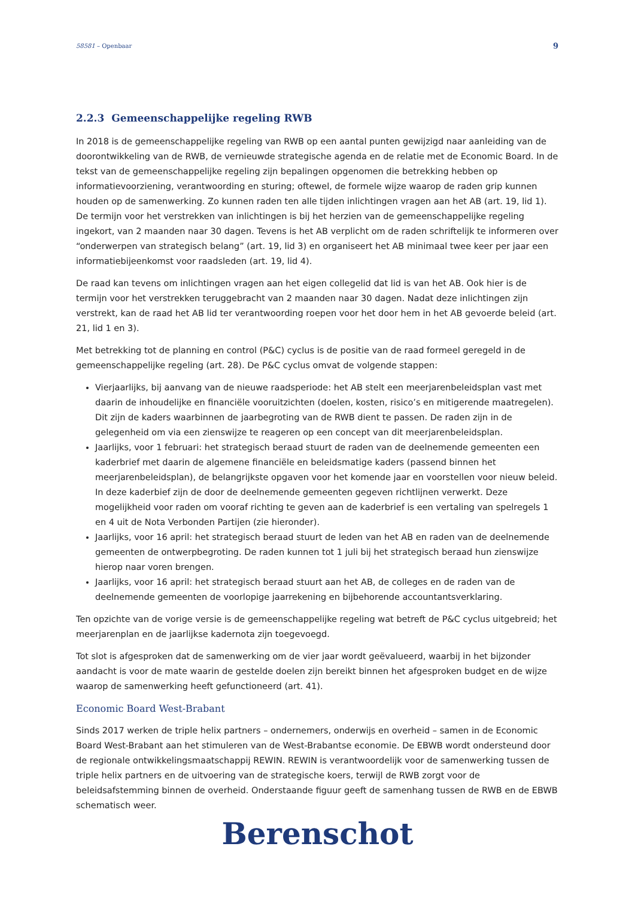58581 – Openbaar 9
2.2.3 Gemeenschappelijke regeling RWB
In 2018 is de gemeenschappelijke regeling van RWB op een aantal punten gewijzigd naar aanleiding van de doorontwikkeling van de RWB, de vernieuwde strategische agenda en de relatie met de Economic Board. In de tekst van de gemeenschappelijke regeling zijn bepalingen opgenomen die betrekking hebben op informatievoorziening, verantwoording en sturing; oftewel, de formele wijze waarop de raden grip kunnen houden op de samenwerking. Zo kunnen raden ten alle tijden inlichtingen vragen aan het AB (art. 19, lid 1). De termijn voor het verstrekken van inlichtingen is bij het herzien van de gemeenschappelijke regeling ingekort, van 2 maanden naar 30 dagen. Tevens is het AB verplicht om de raden schriftelijk te informeren over “onderwerpen van strategisch belang” (art. 19, lid 3) en organiseert het AB minimaal twee keer per jaar een informatiebijeenkomst voor raadsleden (art. 19, lid 4).
De raad kan tevens om inlichtingen vragen aan het eigen collegelid dat lid is van het AB. Ook hier is de termijn voor het verstrekken teruggebracht van 2 maanden naar 30 dagen. Nadat deze inlichtingen zijn verstrekt, kan de raad het AB lid ter verantwoording roepen voor het door hem in het AB gevoerde beleid (art. 21, lid 1 en 3).
Met betrekking tot de planning en control (P&C) cyclus is de positie van de raad formeel geregeld in de gemeenschappelijke regeling (art. 28). De P&C cyclus omvat de volgende stappen:
Vierjaarlijks, bij aanvang van de nieuwe raadsperiode: het AB stelt een meerjarenbeleidsplan vast met daarin de inhoudelijke en financiële vooruitzichten (doelen, kosten, risico’s en mitigerende maatregelen). Dit zijn de kaders waarbinnen de jaarbegroting van de RWB dient te passen. De raden zijn in de gelegenheid om via een zienswijze te reageren op een concept van dit meerjarenbeleidsplan.
Jaarlijks, voor 1 februari: het strategisch beraad stuurt de raden van de deelnemende gemeenten een kaderbrief met daarin de algemene financiële en beleidsmatige kaders (passend binnen het meerjarenbeleidsplan), de belangrijkste opgaven voor het komende jaar en voorstellen voor nieuw beleid. In deze kaderbief zijn de door de deelnemende gemeenten gegeven richtlijnen verwerkt. Deze mogelijkheid voor raden om vooraf richting te geven aan de kaderbrief is een vertaling van spelregels 1 en 4 uit de Nota Verbonden Partijen (zie hieronder).
Jaarlijks, voor 16 april: het strategisch beraad stuurt de leden van het AB en raden van de deelnemende gemeenten de ontwerpbegroting. De raden kunnen tot 1 juli bij het strategisch beraad hun zienswijze hierop naar voren brengen.
Jaarlijks, voor 16 april: het strategisch beraad stuurt aan het AB, de colleges en de raden van de deelnemende gemeenten de voorlopige jaarrekening en bijbehorende accountantsverklaring.
Ten opzichte van de vorige versie is de gemeenschappelijke regeling wat betreft de P&C cyclus uitgebreid; het meerjarenplan en de jaarlijkse kadernota zijn toegevoegd.
Tot slot is afgesproken dat de samenwerking om de vier jaar wordt geëvalueerd, waarbij in het bijzonder aandacht is voor de mate waarin de gestelde doelen zijn bereikt binnen het afgesproken budget en de wijze waarop de samenwerking heeft gefunctioneerd (art. 41).
Economic Board West-Brabant
Sinds 2017 werken de triple helix partners – ondernemers, onderwijs en overheid – samen in de Economic Board West-Brabant aan het stimuleren van de West-Brabantse economie. De EBWB wordt ondersteund door de regionale ontwikkelingsmaatschappij REWIN. REWIN is verantwoordelijk voor de samenwerking tussen de triple helix partners en de uitvoering van de strategische koers, terwijl de RWB zorgt voor de beleidsafstemming binnen de overheid. Onderstaande figuur geeft de samenhang tussen de RWB en de EBWB schematisch weer.
Berenschot